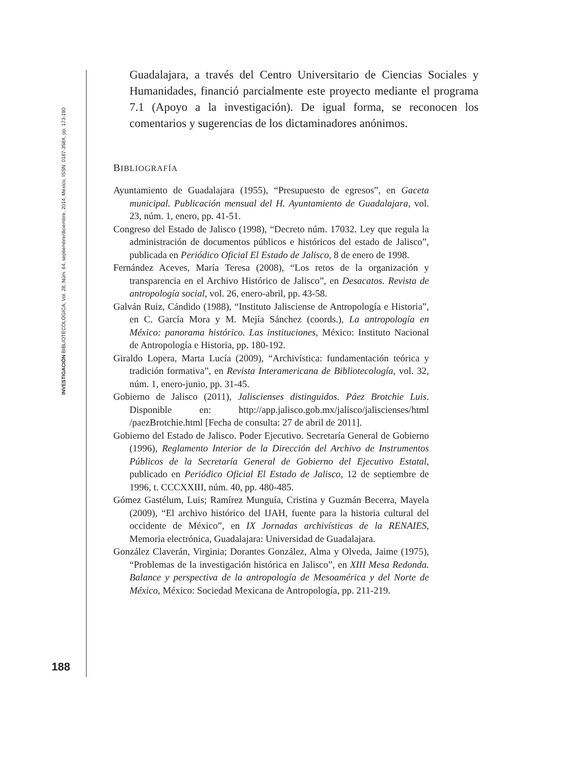INVESTIGACIÓN BIBLIOTECOLÓGICA, Vol. 28, Núm. 64, septiembre/diciembre, 2014, México, ISSN: 0187-358X, pp. 173-190
Guadalajara, a través del Centro Universitario de Ciencias Sociales y Humanidades, financió parcialmente este proyecto mediante el programa 7.1 (Apoyo a la investigación). De igual forma, se reconocen los comentarios y sugerencias de los dictaminadores anónimos.
BIBLIOGRAFÍA
Ayuntamiento de Guadalajara (1955), “Presupuesto de egresos”, en Gaceta municipal. Publicación mensual del H. Ayuntamiento de Guadalajara, vol. 23, núm. 1, enero, pp. 41-51.
Congreso del Estado de Jalisco (1998), “Decreto núm. 17032. Ley que regula la administración de documentos públicos e históricos del estado de Jalisco”, publicada en Periódico Oficial El Estado de Jalisco, 8 de enero de 1998.
Fernández Aceves, María Teresa (2008), “Los retos de la organización y transparencia en el Archivo Histórico de Jalisco”, en Desacatos. Revista de antropología social, vol. 26, enero-abril, pp. 43-58.
Galván Ruiz, Cándido (1988), “Instituto Jalisciense de Antropología e Historia”, en C. García Mora y M. Mejía Sánchez (coords.), La antropología en México: panorama histórico. Las instituciones, México: Instituto Nacional de Antropología e Historia, pp. 180-192.
Giraldo Lopera, Marta Lucía (2009), “Archivística: fundamentación teórica y tradición formativa”, en Revista Interamericana de Bibliotecología, vol. 32, núm. 1, enero-junio, pp. 31-45.
Gobierno de Jalisco (2011), Jaliscienses distinguidos. Páez Brotchie Luis. Disponible en: http://app.jalisco.gob.mx/jalisco/jaliscienses/html /paezBrotchie.html [Fecha de consulta: 27 de abril de 2011].
Gobierno del Estado de Jalisco. Poder Ejecutivo. Secretaría General de Gobierno (1996), Reglamento Interior de la Dirección del Archivo de Instrumentos Públicos de la Secretaría General de Gobierno del Ejecutivo Estatal, publicado en Periódico Oficial El Estado de Jalisco, 12 de septiembre de 1996, t. CCCXXIII, núm. 40, pp. 480-485.
Gómez Gastélum, Luis; Ramírez Munguía, Cristina y Guzmán Becerra, Mayela (2009), “El archivo histórico del IJAH, fuente para la historia cultural del occidente de México”, en IX Jornadas archivísticas de la RENAIES, Memoria electrónica, Guadalajara: Universidad de Guadalajara.
González Claverán, Virginia; Dorantes González, Alma y Olveda, Jaime (1975), “Problemas de la investigación histórica en Jalisco”, en XIII Mesa Redonda. Balance y perspectiva de la antropología de Mesoamérica y del Norte de México, México: Sociedad Mexicana de Antropología, pp. 211-219.
188